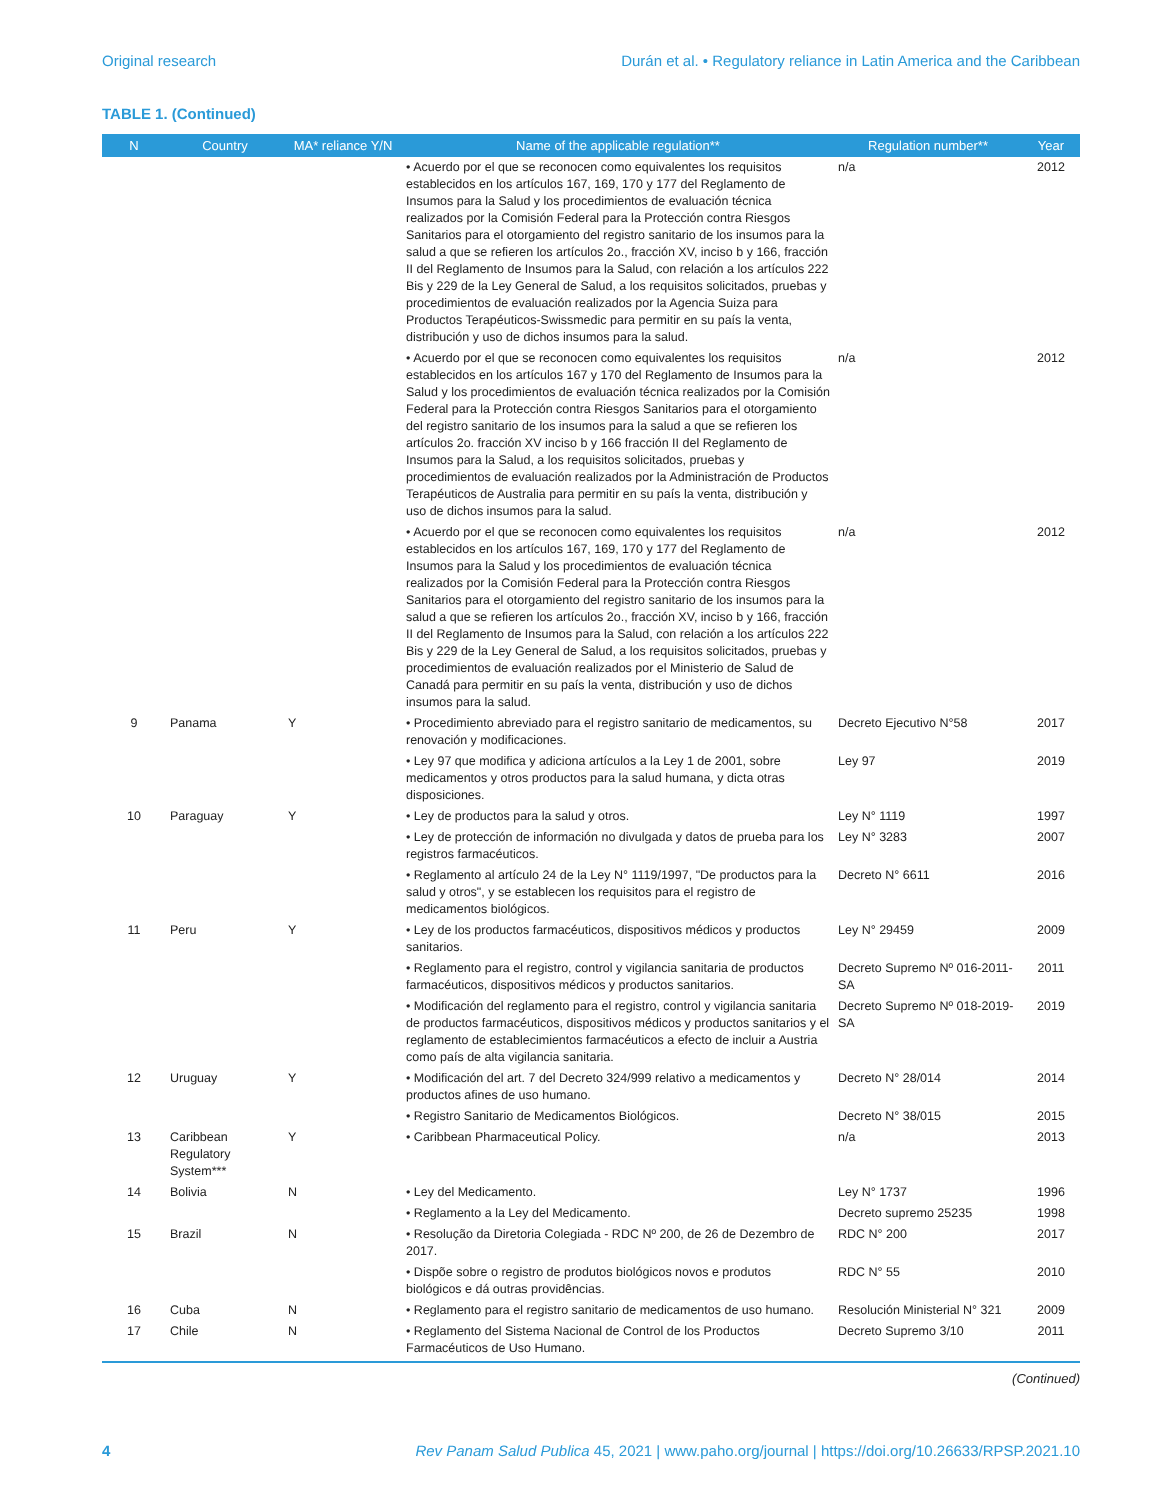Original research Durán et al. • Regulatory reliance in Latin America and the Caribbean
TABLE 1. (Continued)
| N | Country | MA* reliance Y/N | Name of the applicable regulation** | Regulation number** | Year |
| --- | --- | --- | --- | --- | --- |
| | | | • Acuerdo por el que se reconocen como equivalentes los requisitos establecidos en los artículos 167, 169, 170 y 177 del Reglamento de Insumos para la Salud y los procedimientos de evaluación técnica realizados por la Comisión Federal para la Protección contra Riesgos Sanitarios para el otorgamiento del registro sanitario de los insumos para la salud a que se refieren los artículos 2o., fracción XV, inciso b y 166, fracción II del Reglamento de Insumos para la Salud, con relación a los artículos 222 Bis y 229 de la Ley General de Salud, a los requisitos solicitados, pruebas y procedimientos de evaluación realizados por la Agencia Suiza para Productos Terapéuticos-Swissmedic para permitir en su país la venta, distribución y uso de dichos insumos para la salud. | n/a | 2012 |
| | | | • Acuerdo por el que se reconocen como equivalentes los requisitos establecidos en los artículos 167 y 170 del Reglamento de Insumos para la Salud y los procedimientos de evaluación técnica realizados por la Comisión Federal para la Protección contra Riesgos Sanitarios para el otorgamiento del registro sanitario de los insumos para la salud a que se refieren los artículos 2o. fracción XV inciso b y 166 fracción II del Reglamento de Insumos para la Salud, a los requisitos solicitados, pruebas y procedimientos de evaluación realizados por la Administración de Productos Terapéuticos de Australia para permitir en su país la venta, distribución y uso de dichos insumos para la salud. | n/a | 2012 |
| | | | • Acuerdo por el que se reconocen como equivalentes los requisitos establecidos en los artículos 167, 169, 170 y 177 del Reglamento de Insumos para la Salud y los procedimientos de evaluación técnica realizados por la Comisión Federal para la Protección contra Riesgos Sanitarios para el otorgamiento del registro sanitario de los insumos para la salud a que se refieren los artículos 2o., fracción XV, inciso b y 166, fracción II del Reglamento de Insumos para la Salud, con relación a los artículos 222 Bis y 229 de la Ley General de Salud, a los requisitos solicitados, pruebas y procedimientos de evaluación realizados por el Ministerio de Salud de Canadá para permitir en su país la venta, distribución y uso de dichos insumos para la salud. | n/a | 2012 |
| 9 | Panama | Y | • Procedimiento abreviado para el registro sanitario de medicamentos, su renovación y modificaciones. | Decreto Ejecutivo N°58 | 2017 |
| | | | • Ley 97 que modifica y adiciona artículos a la Ley 1 de 2001, sobre medicamentos y otros productos para la salud humana, y dicta otras disposiciones. | Ley 97 | 2019 |
| 10 | Paraguay | Y | • Ley de productos para la salud y otros. | Ley N° 1119 | 1997 |
| | | | • Ley de protección de información no divulgada y datos de prueba para los registros farmacéuticos. | Ley N° 3283 | 2007 |
| | | | • Reglamento al artículo 24 de la Ley N° 1119/1997, "De productos para la salud y otros", y se establecen los requisitos para el registro de medicamentos biológicos. | Decreto N° 6611 | 2016 |
| 11 | Peru | Y | • Ley de los productos farmacéuticos, dispositivos médicos y productos sanitarios. | Ley N° 29459 | 2009 |
| | | | • Reglamento para el registro, control y vigilancia sanitaria de productos farmacéuticos, dispositivos médicos y productos sanitarios. | Decreto Supremo Nº 016-2011-SA | 2011 |
| | | | • Modificación del reglamento para el registro, control y vigilancia sanitaria de productos farmacéuticos, dispositivos médicos y productos sanitarios y el reglamento de establecimientos farmacéuticos a efecto de incluir a Austria como país de alta vigilancia sanitaria. | Decreto Supremo Nº 018-2019-SA | 2019 |
| 12 | Uruguay | Y | • Modificación del art. 7 del Decreto 324/999 relativo a medicamentos y productos afines de uso humano. | Decreto N° 28/014 | 2014 |
| | | | • Registro Sanitario de Medicamentos Biológicos. | Decreto N° 38/015 | 2015 |
| 13 | Caribbean Regulatory System*** | Y | • Caribbean Pharmaceutical Policy. | n/a | 2013 |
| 14 | Bolivia | N | • Ley del Medicamento. | Ley N° 1737 | 1996 |
| | | | • Reglamento a la Ley del Medicamento. | Decreto supremo 25235 | 1998 |
| 15 | Brazil | N | • Resolução da Diretoria Colegiada - RDC Nº 200, de 26 de Dezembro de 2017. | RDC N° 200 | 2017 |
| | | | • Dispõe sobre o registro de produtos biológicos novos e produtos biológicos e dá outras providências. | RDC N° 55 | 2010 |
| 16 | Cuba | N | • Reglamento para el registro sanitario de medicamentos de uso humano. | Resolución Ministerial N° 321 | 2009 |
| 17 | Chile | N | • Reglamento del Sistema Nacional de Control de los Productos Farmacéuticos de Uso Humano. | Decreto Supremo 3/10 | 2011 |
(Continued)
4 Rev Panam Salud Publica 45, 2021 | www.paho.org/journal | https://doi.org/10.26633/RPSP.2021.10